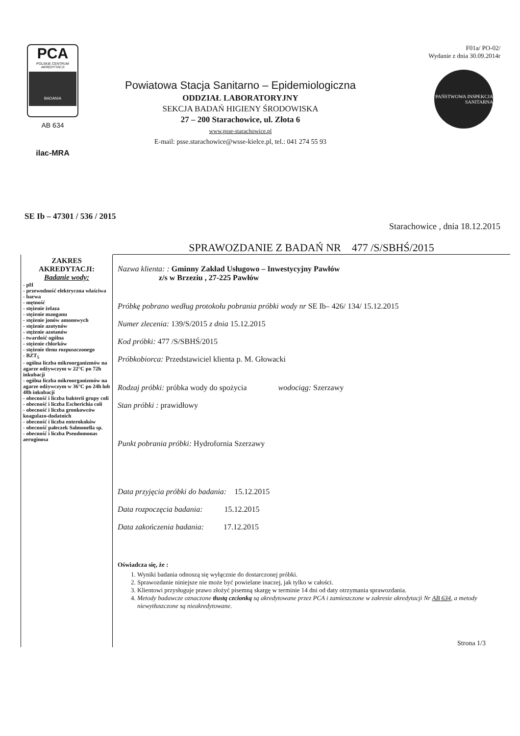PCA
POLSKIE CENTRUM AKREDYTACJI
BADANIA
AB 634
ilac-MRA
Powiatowa Stacja Sanitarno – Epidemiologiczna
ODDZIAŁ LABORATORYJNY
SEKCJA BADAŃ HIGIENY ŚRODOWISKA
27 – 200 Starachowice, ul. Złota 6
www.psse-starachowice.pl
E-mail: psse.starachowice@wsse-kielce.pl, tel.: 041 274 55 93
F01a/ PO-02/
Wydanie z dnia 30.09.2014r
PAŃSTWOWA INSPEKCJA SANITARNA
SE Ib – 47301 / 536 / 2015
Starachowice , dnia 18.12.2015
SPRAWOZDANIE Z BADAŃ NR 477 /S/SBHŚ/2015
ZAKRES AKREDYTACJI:
Badanie wody:
- pH
- przewodność elektryczna właściwa
- barwa
- mętność
- stężenie żelaza
- stężenie manganu
- stężenie jonów amonowych
- stężenie azotynów
- stężenie azotanów
- twardość ogólna
- stężenie chlorków
- stężenie tlenu rozpuszczonego
- BZT<sub>5</sub>
- ogólna liczba mikroorganizmów na agarze odżywczym w 22°C po 72h inkubacji
- ogólna liczba mikroorganizmów na agarze odżywczym w 36°C po 24h lub 48h inkubacji
- obecność i liczba bakterii grupy coli
- obecność i liczba Escherichia coli
- obecność i liczba gronkowców koagulazo-dodatnich
- obecność i liczba enterokoków
- obecność pałeczek Salmonella sp.
- obecność i liczba Pseudomonas aeruginosa
Nazwa klienta: : Gminny Zakład Usługowo – Inwestycyjny Pawłów
z/s w Brzeziu , 27-225 Pawłów
Próbkę pobrano według protokołu pobrania próbki wody nr SE Ib– 426/ 134/ 15.12.2015
Numer zlecenia: 139/S/2015 z dnia 15.12.2015
Kod próbki: 477 /S/SBHŚ/2015
Próbkobiorca: Przedstawiciel klienta p. M. Głowacki
Rodzaj próbki: próbka wody do spożycia wodociąg: Szerzawy
Stan próbki : prawidłowy
Punkt pobrania próbki: Hydrofornia Szerzawy
Data przyjęcia próbki do badania: 15.12.2015
Data rozpoczęcia badania: 15.12.2015
Data zakończenia badania: 17.12.2015
Oświadcza się, że :
1. Wyniki badania odnoszą się wyłącznie do dostarczonej próbki.
2. Sprawozdanie niniejsze nie może być powielane inaczej, jak tylko w całości.
3. Klientowi przysługuje prawo złożyć pisemną skargę w terminie 14 dni od daty otrzymania sprawozdania.
4. Metody badawcze oznaczone tłustą czcionką są akredytowane przez PCA i zamieszczone w zakresie akredytacji Nr AB 634, a metody niewytłuszczone są nieakredytowane.
Strona 1/3